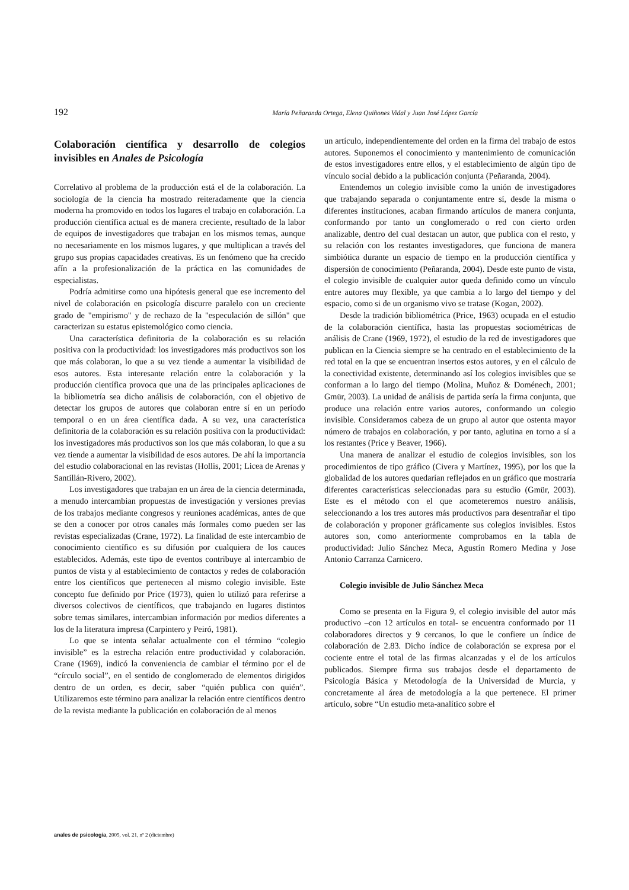192 María Peñaranda Ortega, Elena Quiñones Vidal y Juan José López García
Colaboración científica y desarrollo de colegios invisibles en Anales de Psicología
Correlativo al problema de la producción está el de la colaboración. La sociología de la ciencia ha mostrado reiteradamente que la ciencia moderna ha promovido en todos los lugares el trabajo en colaboración. La producción científica actual es de manera creciente, resultado de la labor de equipos de investigadores que trabajan en los mismos temas, aunque no necesariamente en los mismos lugares, y que multiplican a través del grupo sus propias capacidades creativas. Es un fenómeno que ha crecido afín a la profesionalización de la práctica en las comunidades de especialistas.
Podría admitirse como una hipótesis general que ese incremento del nivel de colaboración en psicología discurre paralelo con un creciente grado de "empirismo" y de rechazo de la "especulación de sillón" que caracterizan su estatus epistemológico como ciencia.
Una característica definitoria de la colaboración es su relación positiva con la productividad: los investigadores más productivos son los que más colaboran, lo que a su vez tiende a aumentar la visibilidad de esos autores. Esta interesante relación entre la colaboración y la producción científica provoca que una de las principales aplicaciones de la bibliometría sea dicho análisis de colaboración, con el objetivo de detectar los grupos de autores que colaboran entre sí en un período temporal o en un área científica dada. A su vez, una característica definitoria de la colaboración es su relación positiva con la productividad: los investigadores más productivos son los que más colaboran, lo que a su vez tiende a aumentar la visibilidad de esos autores. De ahí la importancia del estudio colaboracional en las revistas (Hollis, 2001; Licea de Arenas y Santillán-Rivero, 2002).
Los investigadores que trabajan en un área de la ciencia determinada, a menudo intercambian propuestas de investigación y versiones previas de los trabajos mediante congresos y reuniones académicas, antes de que se den a conocer por otros canales más formales como pueden ser las revistas especializadas (Crane, 1972). La finalidad de este intercambio de conocimiento científico es su difusión por cualquiera de los cauces establecidos. Además, este tipo de eventos contribuye al intercambio de puntos de vista y al establecimiento de contactos y redes de colaboración entre los científicos que pertenecen al mismo colegio invisible. Este concepto fue definido por Price (1973), quien lo utilizó para referirse a diversos colectivos de científicos, que trabajando en lugares distintos sobre temas similares, intercambian información por medios diferentes a los de la literatura impresa (Carpintero y Peiró, 1981).
Lo que se intenta señalar actualmente con el término “colegio invisible” es la estrecha relación entre productividad y colaboración. Crane (1969), indicó la conveniencia de cambiar el término por el de “círculo social”, en el sentido de conglomerado de elementos dirigidos dentro de un orden, es decir, saber “quién publica con quién”. Utilizaremos este término para analizar la relación entre científicos dentro de la revista mediante la publicación en colaboración de al menos
un artículo, independientemente del orden en la firma del trabajo de estos autores. Suponemos el conocimiento y mantenimiento de comunicación de estos investigadores entre ellos, y el establecimiento de algún tipo de vínculo social debido a la publicación conjunta (Peñaranda, 2004).
Entendemos un colegio invisible como la unión de investigadores que trabajando separada o conjuntamente entre sí, desde la misma o diferentes instituciones, acaban firmando artículos de manera conjunta, conformando por tanto un conglomerado o red con cierto orden analizable, dentro del cual destacan un autor, que publica con el resto, y su relación con los restantes investigadores, que funciona de manera simbiótica durante un espacio de tiempo en la producción científica y dispersión de conocimiento (Peñaranda, 2004). Desde este punto de vista, el colegio invisible de cualquier autor queda definido como un vínculo entre autores muy flexible, ya que cambia a lo largo del tiempo y del espacio, como si de un organismo vivo se tratase (Kogan, 2002).
Desde la tradición bibliométrica (Price, 1963) ocupada en el estudio de la colaboración científica, hasta las propuestas sociométricas de análisis de Crane (1969, 1972), el estudio de la red de investigadores que publican en la Ciencia siempre se ha centrado en el establecimiento de la red total en la que se encuentran insertos estos autores, y en el cálculo de la conectividad existente, determinando así los colegios invisibles que se conforman a lo largo del tiempo (Molina, Muñoz & Doménech, 2001; Gmür, 2003). La unidad de análisis de partida sería la firma conjunta, que produce una relación entre varios autores, conformando un colegio invisible. Consideramos cabeza de un grupo al autor que ostenta mayor número de trabajos en colaboración, y por tanto, aglutina en torno a sí a los restantes (Price y Beaver, 1966).
Una manera de analizar el estudio de colegios invisibles, son los procedimientos de tipo gráfico (Civera y Martínez, 1995), por los que la globalidad de los autores quedarían reflejados en un gráfico que mostraría diferentes características seleccionadas para su estudio (Gmür, 2003). Este es el método con el que acometeremos nuestro análisis, seleccionando a los tres autores más productivos para desentrañar el tipo de colaboración y proponer gráficamente sus colegios invisibles. Estos autores son, como anteriormente comprobamos en la tabla de productividad: Julio Sánchez Meca, Agustín Romero Medina y Jose Antonio Carranza Carnicero.
Colegio invisible de Julio Sánchez Meca
Como se presenta en la Figura 9, el colegio invisible del autor más productivo –con 12 artículos en total- se encuentra conformado por 11 colaboradores directos y 9 cercanos, lo que le confiere un índice de colaboración de 2.83. Dicho índice de colaboración se expresa por el cociente entre el total de las firmas alcanzadas y el de los artículos publicados. Siempre firma sus trabajos desde el departamento de Psicología Básica y Metodología de la Universidad de Murcia, y concretamente al área de metodología a la que pertenece. El primer artículo, sobre “Un estudio meta-analítico sobre el
anales de psicología, 2005, vol. 21, nº 2 (diciembre)